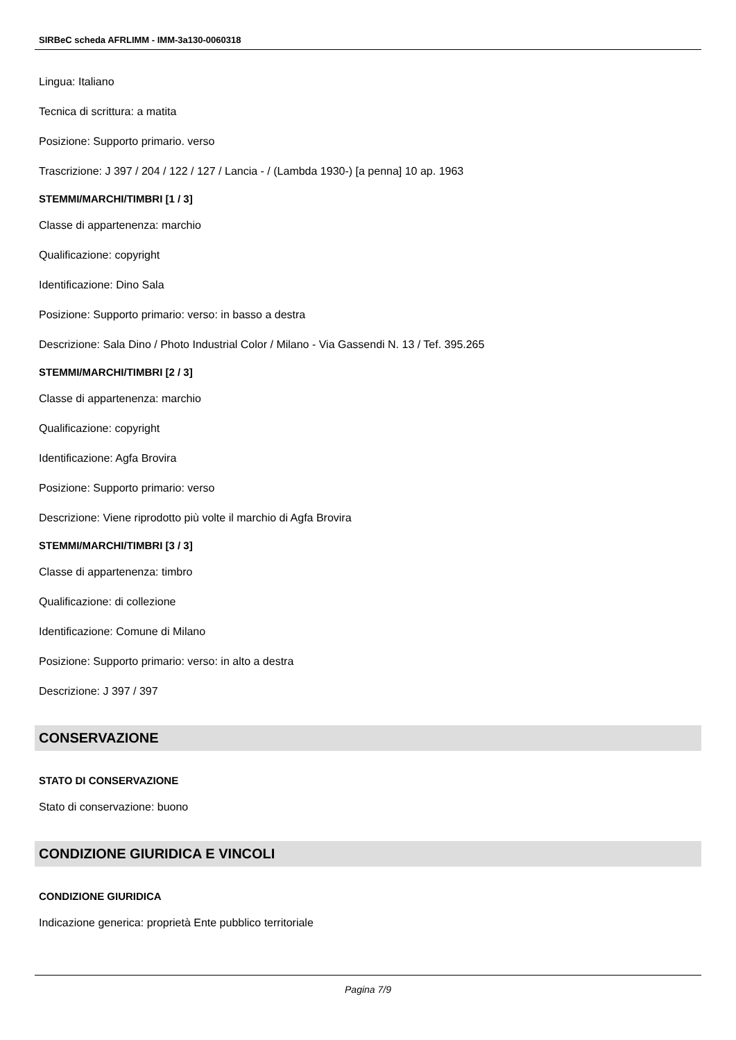SIRBeC scheda AFRLIMM - IMM-3a130-0060318
Lingua: Italiano
Tecnica di scrittura: a matita
Posizione: Supporto primario. verso
Trascrizione: J 397 / 204 / 122 / 127 / Lancia - / (Lambda 1930-) [a penna] 10 ap. 1963
STEMMI/MARCHI/TIMBRI [1 / 3]
Classe di appartenenza: marchio
Qualificazione: copyright
Identificazione: Dino Sala
Posizione: Supporto primario: verso: in basso a destra
Descrizione: Sala Dino / Photo Industrial Color / Milano - Via Gassendi N. 13 / Tef. 395.265
STEMMI/MARCHI/TIMBRI [2 / 3]
Classe di appartenenza: marchio
Qualificazione: copyright
Identificazione: Agfa Brovira
Posizione: Supporto primario: verso
Descrizione: Viene riprodotto più volte il marchio di Agfa Brovira
STEMMI/MARCHI/TIMBRI [3 / 3]
Classe di appartenenza: timbro
Qualificazione: di collezione
Identificazione: Comune di Milano
Posizione: Supporto primario: verso: in alto a destra
Descrizione: J 397 / 397
CONSERVAZIONE
STATO DI CONSERVAZIONE
Stato di conservazione: buono
CONDIZIONE GIURIDICA E VINCOLI
CONDIZIONE GIURIDICA
Indicazione generica: proprietà Ente pubblico territoriale
Pagina 7/9